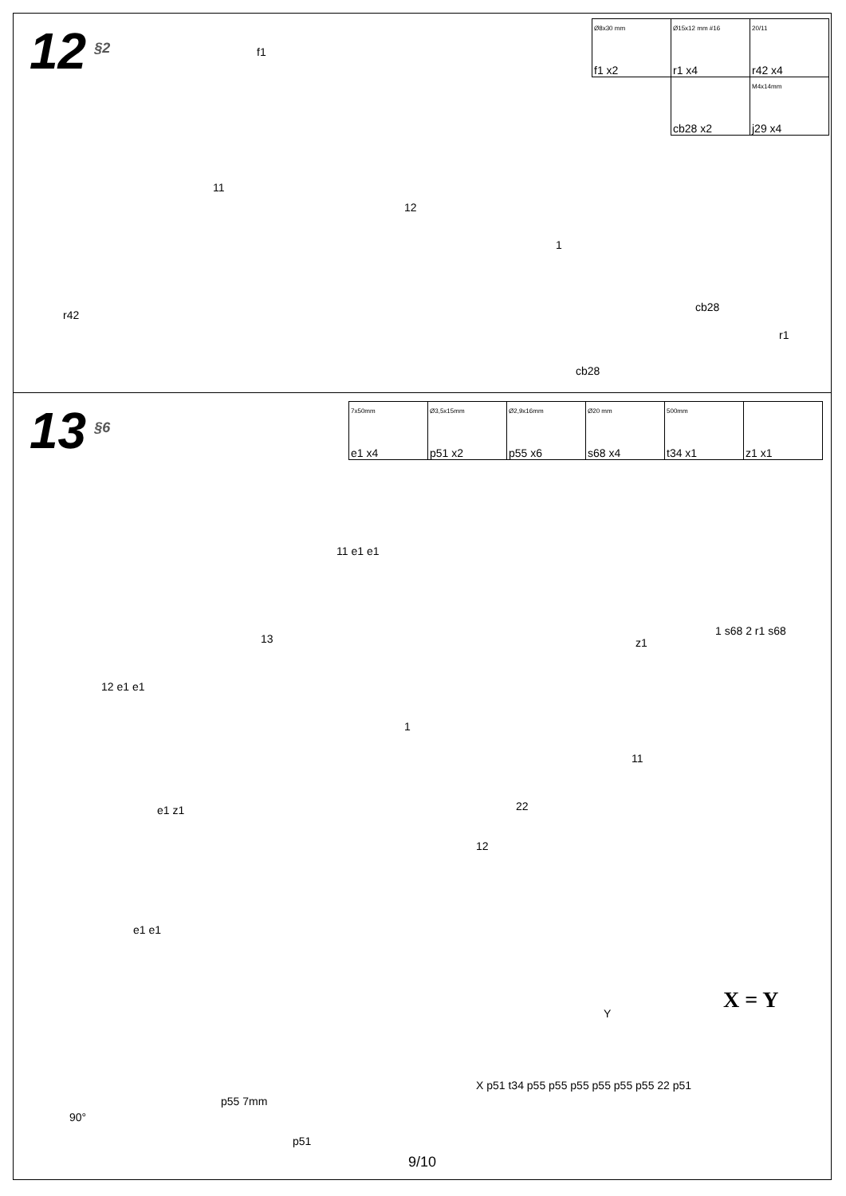12 §2
| Ø8x30 mm f1 x2 | Ø15x12 mm #16 r1 x4 | 20/11 r42 x4 |
| | cb28 x2 | M4x14mm j29 x4 |
f1
11
12
1
r42
cb28
cb28
r1
13 §6
| 7x50mm e1 x4 | Ø3,5x15mm p51 x2 | Ø2,9x16mm p55 x6 | Ø20 mm s68 x4 | 500mm t34 x1 | z1 x1 |
11 e1 e1
13
12 e1 e1
1
11
22
12
1 s68 2 r1 s68
z1
e1 z1
e1 e1
X = Y Y
X p51 t34 p55 p55 p55 p55 p55 p55 22 p51
90°
p55 7mm
p51
9/10